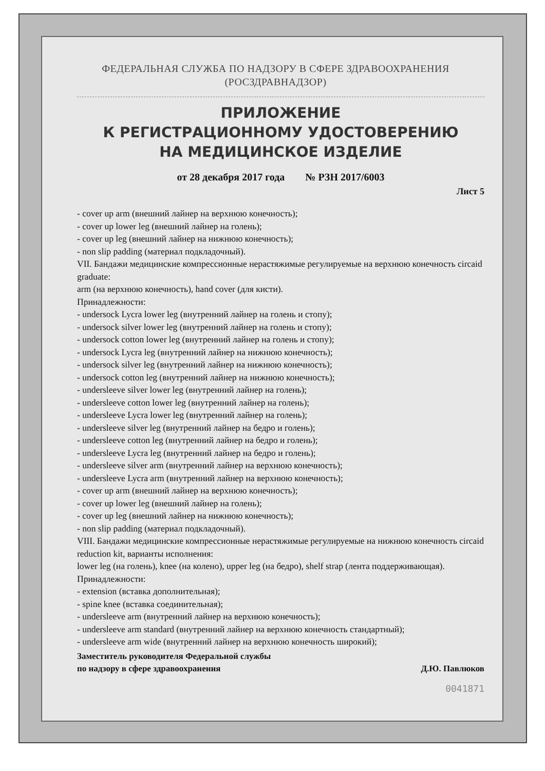ФЕДЕРАЛЬНАЯ СЛУЖБА ПО НАДЗОРУ В СФЕРЕ ЗДРАВООХРАНЕНИЯ
(РОСЗДРАВНАДЗОР)
ПРИЛОЖЕНИЕ
К РЕГИСТРАЦИОННОМУ УДОСТОВЕРЕНИЮ
НА МЕДИЦИНСКОЕ ИЗДЕЛИЕ
от 28 декабря 2017 года № РЗН 2017/6003
Лист 5
- cover up arm (внешний лайнер на верхнюю конечность);
- cover up lower leg (внешний лайнер на голень);
- cover up leg (внешний лайнер на нижнюю конечность);
- non slip padding (материал подкладочный).
VII. Бандажи медицинские компрессионные нерастяжимые регулируемые на верхнюю конечность circaid graduate:
arm (на верхнюю конечность), hand cover (для кисти).
Принадлежности:
- undersock Lycra lower leg (внутренний лайнер на голень и стопу);
- undersock silver lower leg (внутренний лайнер на голень и стопу);
- undersock cotton lower leg (внутренний лайнер на голень и стопу);
- undersock Lycra leg (внутренний лайнер на нижнюю конечность);
- undersock silver leg (внутренний лайнер на нижнюю конечность);
- undersock cotton leg (внутренний лайнер на нижнюю конечность);
- undersleeve silver lower leg (внутренний лайнер на голень);
- undersleeve cotton lower leg (внутренний лайнер на голень);
- undersleeve Lycra lower leg (внутренний лайнер на голень);
- undersleeve silver leg (внутренний лайнер на бедро и голень);
- undersleeve cotton leg (внутренний лайнер на бедро и голень);
- undersleeve Lycra leg (внутренний лайнер на бедро и голень);
- undersleeve silver arm (внутренний лайнер на верхнюю конечность);
- undersleeve Lycra arm (внутренний лайнер на верхнюю конечность);
- cover up arm (внешний лайнер на верхнюю конечность);
- cover up lower leg (внешний лайнер на голень);
- cover up leg (внешний лайнер на нижнюю конечность);
- non slip padding (материал подкладочный).
VIII. Бандажи медицинские компрессионные нерастяжимые регулируемые на нижнюю конечность circaid reduction kit, варианты исполнения:
lower leg (на голень), knee (на колено), upper leg (на бедро), shelf strap (лента поддерживающая).
Принадлежности:
- extension (вставка дополнительная);
- spine knee (вставка соединительная);
- undersleeve arm (внутренний лайнер на верхнюю конечность);
- undersleeve arm standard (внутренний лайнер на верхнюю конечность стандартный);
- undersleeve arm wide (внутренний лайнер на верхнюю конечность широкий);
Заместитель руководителя Федеральной службы
по надзору в сфере здравоохранения Д.Ю. Павлюков
0041871